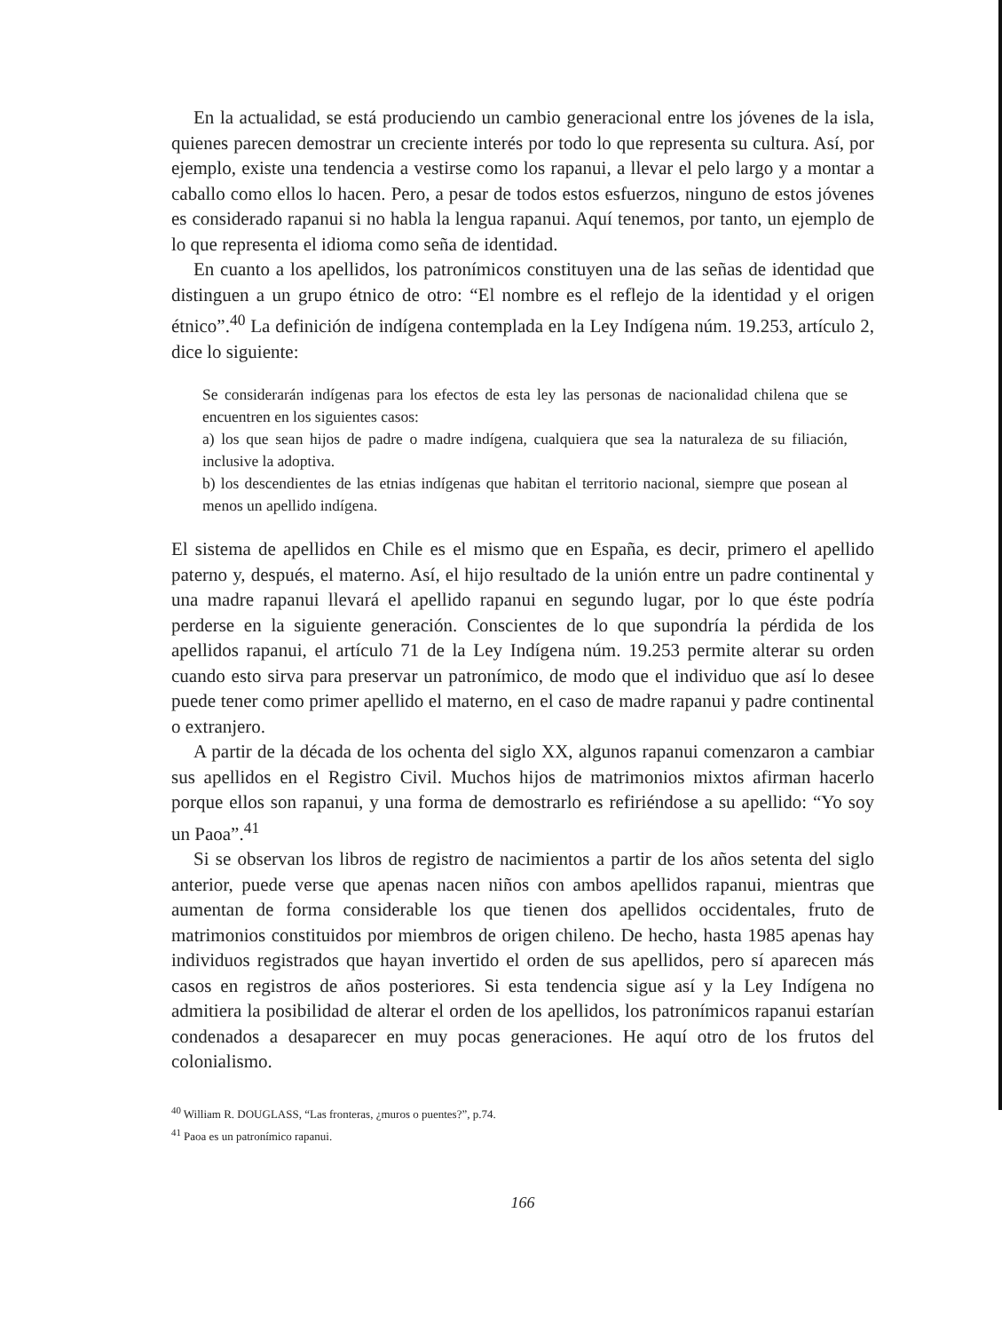En la actualidad, se está produciendo un cambio generacional entre los jóvenes de la isla, quienes parecen demostrar un creciente interés por todo lo que representa su cultura. Así, por ejemplo, existe una tendencia a vestirse como los rapanui, a llevar el pelo largo y a montar a caballo como ellos lo hacen. Pero, a pesar de todos estos esfuerzos, ninguno de estos jóvenes es considerado rapanui si no habla la lengua rapanui. Aquí tenemos, por tanto, un ejemplo de lo que representa el idioma como seña de identidad.
En cuanto a los apellidos, los patronímicos constituyen una de las señas de identidad que distinguen a un grupo étnico de otro: “El nombre es el reflejo de la identidad y el origen étnico”.<sup>40</sup> La definición de indígena contemplada en la Ley Indígena núm. 19.253, artículo 2, dice lo siguiente:
Se considerarán indígenas para los efectos de esta ley las personas de nacionalidad chilena que se encuentren en los siguientes casos:
a) los que sean hijos de padre o madre indígena, cualquiera que sea la naturaleza de su filiación, inclusive la adoptiva.
b) los descendientes de las etnias indígenas que habitan el territorio nacional, siempre que posean al menos un apellido indígena.
El sistema de apellidos en Chile es el mismo que en España, es decir, primero el apellido paterno y, después, el materno. Así, el hijo resultado de la unión entre un padre continental y una madre rapanui llevará el apellido rapanui en segundo lugar, por lo que éste podría perderse en la siguiente generación. Conscientes de lo que supondría la pérdida de los apellidos rapanui, el artículo 71 de la Ley Indígena núm. 19.253 permite alterar su orden cuando esto sirva para preservar un patronímico, de modo que el individuo que así lo desee puede tener como primer apellido el materno, en el caso de madre rapanui y padre continental o extranjero.
A partir de la década de los ochenta del siglo XX, algunos rapanui comenzaron a cambiar sus apellidos en el Registro Civil. Muchos hijos de matrimonios mixtos afirman hacerlo porque ellos son rapanui, y una forma de demostrarlo es refiriéndose a su apellido: “Yo soy un Paoa”.<sup>41</sup>
Si se observan los libros de registro de nacimientos a partir de los años setenta del siglo anterior, puede verse que apenas nacen niños con ambos apellidos rapanui, mientras que aumentan de forma considerable los que tienen dos apellidos occidentales, fruto de matrimonios constituidos por miembros de origen chileno. De hecho, hasta 1985 apenas hay individuos registrados que hayan invertido el orden de sus apellidos, pero sí aparecen más casos en registros de años posteriores. Si esta tendencia sigue así y la Ley Indígena no admitiera la posibilidad de alterar el orden de los apellidos, los patronímicos rapanui estarían condenados a desaparecer en muy pocas generaciones. He aquí otro de los frutos del colonialismo.
<sup>40</sup> William R. DOUGLASS, “Las fronteras, ¿muros o puentes?”, p.74.
<sup>41</sup> Paoa es un patronímico rapanui.
166